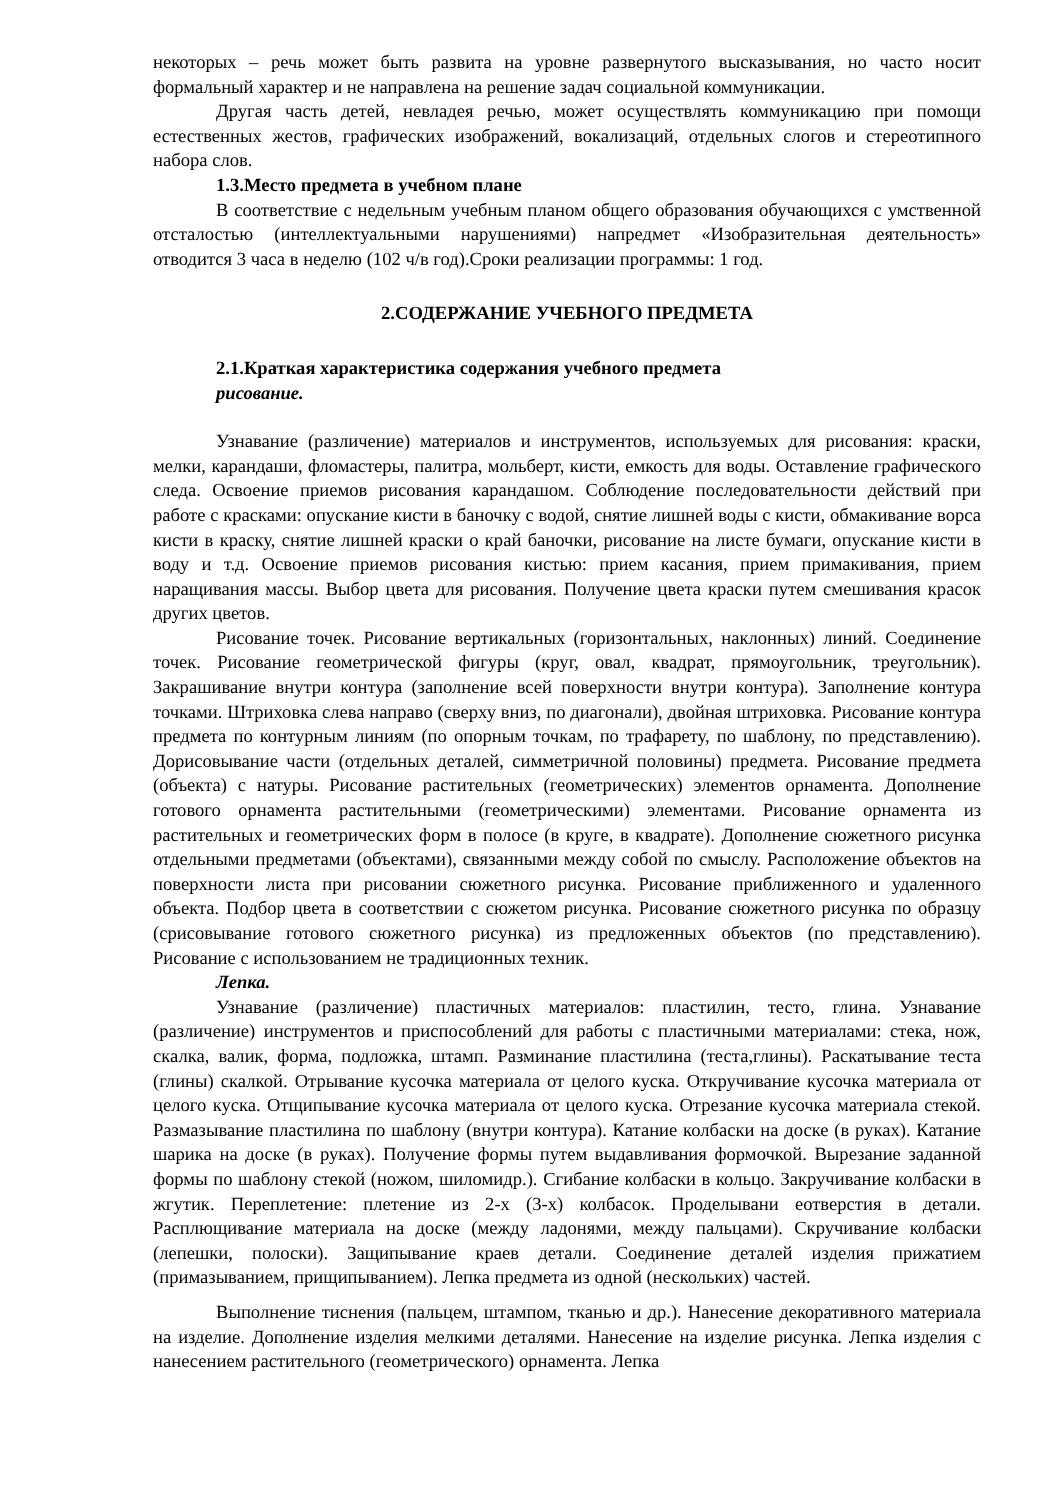некоторых – речь может быть развита на уровне развернутого высказывания, но часто носит формальный характер и не направлена на решение задач социальной коммуникации.
Другая часть детей, невладея речью, может осуществлять коммуникацию при помощи естественных жестов, графических изображений, вокализаций, отдельных слогов и стереотипного набора слов.
1.3.Место предмета в учебном плане
В соответствие с недельным учебным планом общего образования обучающихся с умственной отсталостью (интеллектуальными нарушениями) напредмет «Изобразительная деятельность» отводится 3 часа в неделю (102 ч/в год).Сроки реализации программы: 1 год.
2.СОДЕРЖАНИЕ УЧЕБНОГО ПРЕДМЕТА
2.1.Краткая характеристика содержания учебного предмета
рисование.
Узнавание (различение) материалов и инструментов, используемых для рисования: краски, мелки, карандаши, фломастеры, палитра, мольберт, кисти, емкость для воды. Оставление графического следа. Освоение приемов рисования карандашом. Соблюдение последовательности действий при работе с красками: опускание кисти в баночку с водой, снятие лишней воды с кисти, обмакивание ворса кисти в краску, снятие лишней краски о край баночки, рисование на листе бумаги, опускание кисти в воду и т.д. Освоение приемов рисования кистью: прием касания, прием примакивания, прием наращивания массы. Выбор цвета для рисования. Получение цвета краски путем смешивания красок других цветов.
Рисование точек. Рисование вертикальных (горизонтальных, наклонных) линий. Соединение точек. Рисование геометрической фигуры (круг, овал, квадрат, прямоугольник, треугольник). Закрашивание внутри контура (заполнение всей поверхности внутри контура). Заполнение контура точками. Штриховка слева направо (сверху вниз, по диагонали), двойная штриховка. Рисование контура предмета по контурным линиям (по опорным точкам, по трафарету, по шаблону, по представлению). Дорисовывание части (отдельных деталей, симметричной половины) предмета. Рисование предмета (объекта) с натуры. Рисование растительных (геометрических) элементов орнамента. Дополнение готового орнамента растительными (геометрическими) элементами. Рисование орнамента из растительных и геометрических форм в полосе (в круге, в квадрате). Дополнение сюжетного рисунка отдельными предметами (объектами), связанными между собой по смыслу. Расположение объектов на поверхности листа при рисовании сюжетного рисунка. Рисование приближенного и удаленного объекта. Подбор цвета в соответствии с сюжетом рисунка. Рисование сюжетного рисунка по образцу (срисовывание готового сюжетного рисунка) из предложенных объектов (по представлению). Рисование с использованием не традиционных техник.
Лепка.
Узнавание (различение) пластичных материалов: пластилин, тесто, глина. Узнавание (различение) инструментов и приспособлений для работы с пластичными материалами: стека, нож, скалка, валик, форма, подложка, штамп. Разминание пластилина (теста,глины). Раскатывание теста (глины) скалкой. Отрывание кусочка материала от целого куска. Откручивание кусочка материала от целого куска. Отщипывание кусочка материала от целого куска. Отрезание кусочка материала стекой. Размазывание пластилина по шаблону (внутри контура). Катание колбаски на доске (в руках). Катание шарика на доске (в руках). Получение формы путем выдавливания формочкой. Вырезание заданной формы по шаблону стекой (ножом, шиломидр.). Сгибание колбаски в кольцо. Закручивание колбаски в жгутик. Переплетение: плетение из 2-х (3-х) колбасок. Проделывани еотверстия в детали. Расплющивание материала на доске (между ладонями, между пальцами). Скручивание колбаски (лепешки, полоски). Защипывание краев детали. Соединение деталей изделия прижатием (примазыванием, прищипыванием). Лепка предмета из одной (нескольких) частей.
Выполнение тиснения (пальцем, штампом, тканью и др.). Нанесение декоративного материала на изделие. Дополнение изделия мелкими деталями. Нанесение на изделие рисунка. Лепка изделия с нанесением растительного (геометрического) орнамента. Лепка